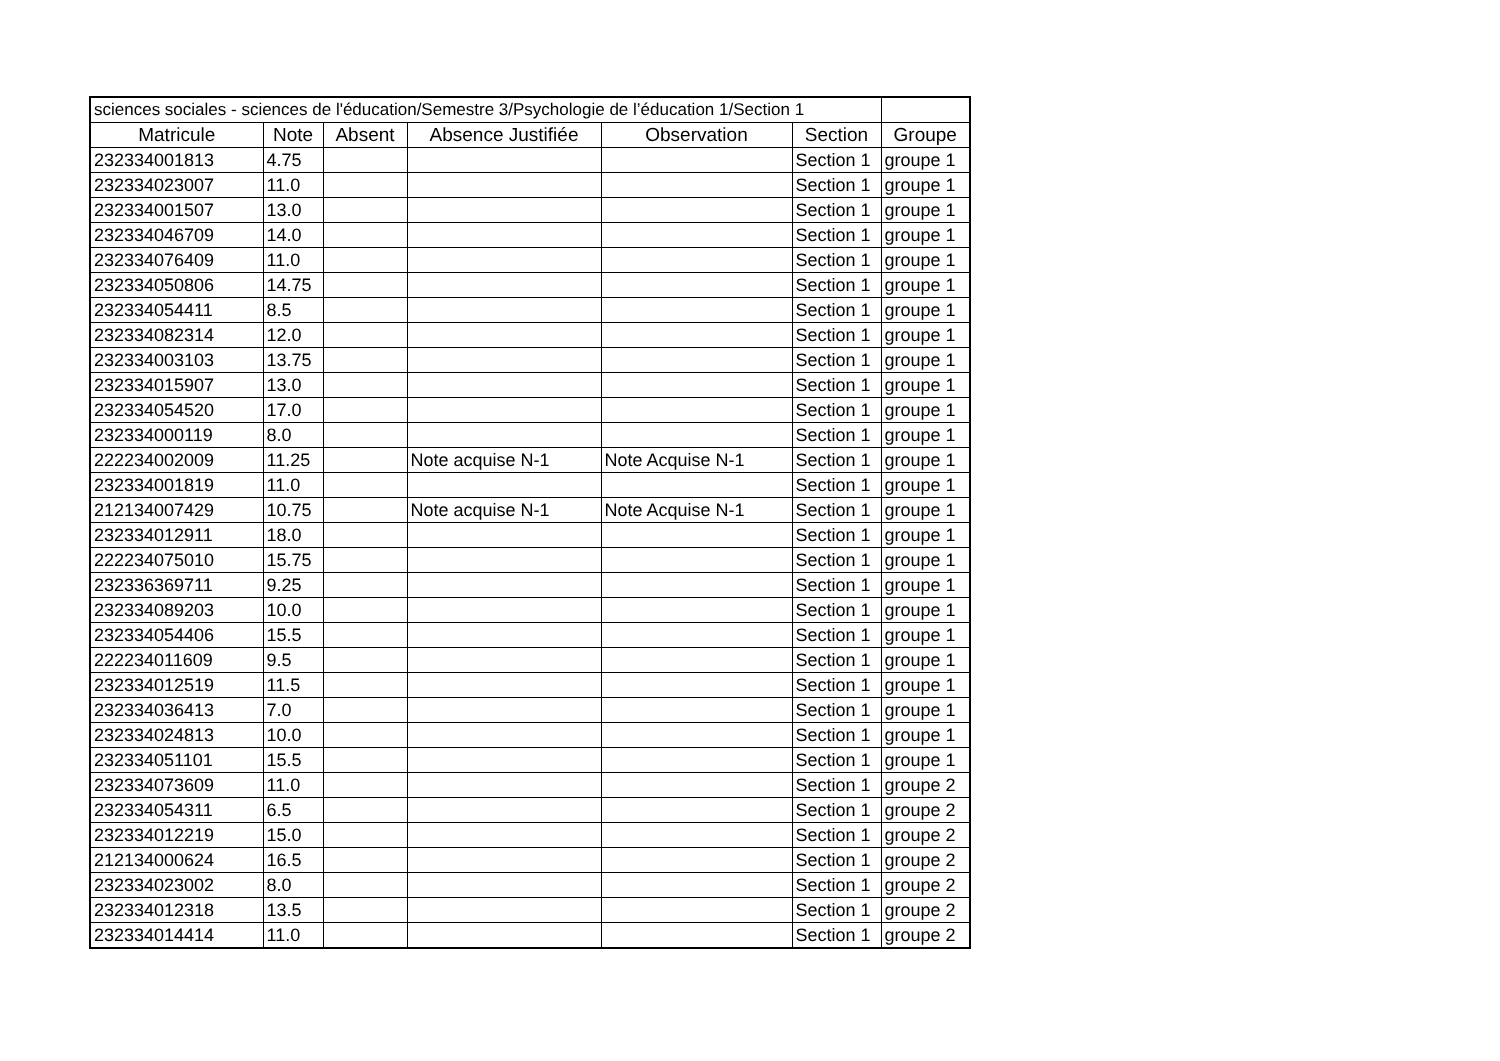| sciences sociales - sciences de l'éducation/Semestre 3/Psychologie de l’éducation 1/Section 1 | | | | | | |
| Matricule | Note | Absent | Absence Justifiée | Observation | Section | Groupe |
| 232334001813 | 4.75 | | | | Section 1 | groupe 1 |
| 232334023007 | 11.0 | | | | Section 1 | groupe 1 |
| 232334001507 | 13.0 | | | | Section 1 | groupe 1 |
| 232334046709 | 14.0 | | | | Section 1 | groupe 1 |
| 232334076409 | 11.0 | | | | Section 1 | groupe 1 |
| 232334050806 | 14.75 | | | | Section 1 | groupe 1 |
| 232334054411 | 8.5 | | | | Section 1 | groupe 1 |
| 232334082314 | 12.0 | | | | Section 1 | groupe 1 |
| 232334003103 | 13.75 | | | | Section 1 | groupe 1 |
| 232334015907 | 13.0 | | | | Section 1 | groupe 1 |
| 232334054520 | 17.0 | | | | Section 1 | groupe 1 |
| 232334000119 | 8.0 | | | | Section 1 | groupe 1 |
| 222234002009 | 11.25 | | Note acquise N-1 | Note Acquise N-1 | Section 1 | groupe 1 |
| 232334001819 | 11.0 | | | | Section 1 | groupe 1 |
| 212134007429 | 10.75 | | Note acquise N-1 | Note Acquise N-1 | Section 1 | groupe 1 |
| 232334012911 | 18.0 | | | | Section 1 | groupe 1 |
| 222234075010 | 15.75 | | | | Section 1 | groupe 1 |
| 232336369711 | 9.25 | | | | Section 1 | groupe 1 |
| 232334089203 | 10.0 | | | | Section 1 | groupe 1 |
| 232334054406 | 15.5 | | | | Section 1 | groupe 1 |
| 222234011609 | 9.5 | | | | Section 1 | groupe 1 |
| 232334012519 | 11.5 | | | | Section 1 | groupe 1 |
| 232334036413 | 7.0 | | | | Section 1 | groupe 1 |
| 232334024813 | 10.0 | | | | Section 1 | groupe 1 |
| 232334051101 | 15.5 | | | | Section 1 | groupe 1 |
| 232334073609 | 11.0 | | | | Section 1 | groupe 2 |
| 232334054311 | 6.5 | | | | Section 1 | groupe 2 |
| 232334012219 | 15.0 | | | | Section 1 | groupe 2 |
| 212134000624 | 16.5 | | | | Section 1 | groupe 2 |
| 232334023002 | 8.0 | | | | Section 1 | groupe 2 |
| 232334012318 | 13.5 | | | | Section 1 | groupe 2 |
| 232334014414 | 11.0 | | | | Section 1 | groupe 2 |